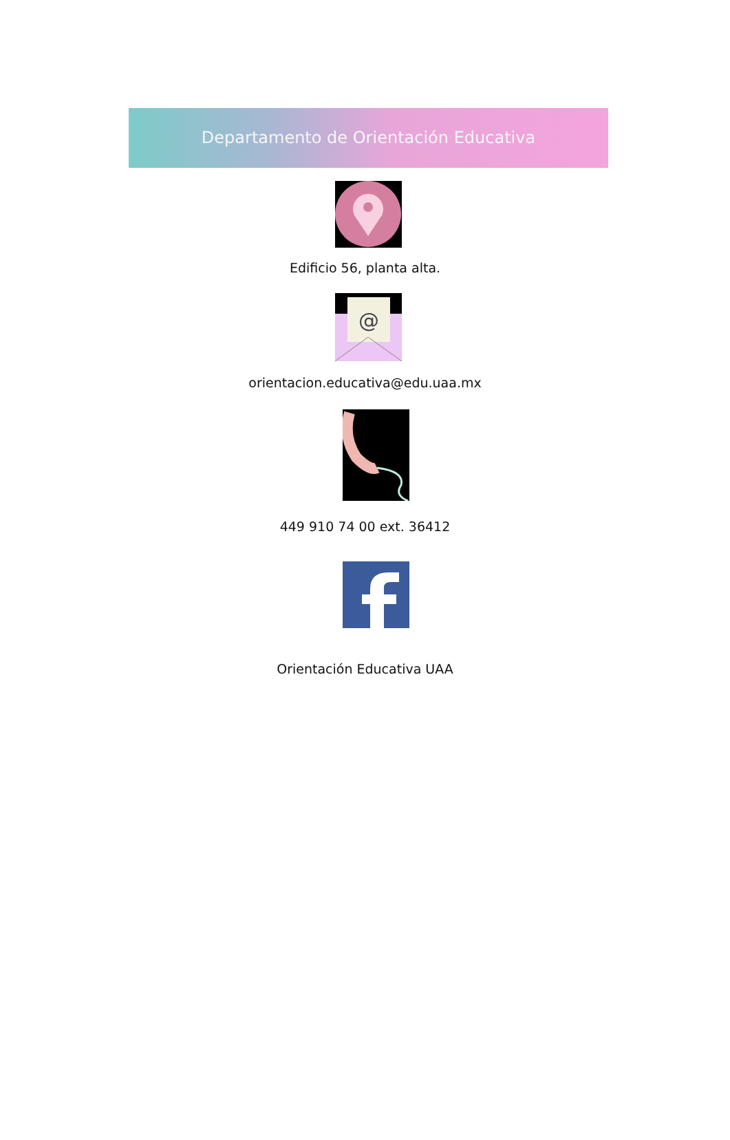Departamento de Orientación Educativa
Edificio 56, planta alta.
@
orientacion.educativa@edu.uaa.mx
449 910 74 00 ext. 36412
Orientación Educativa UAA